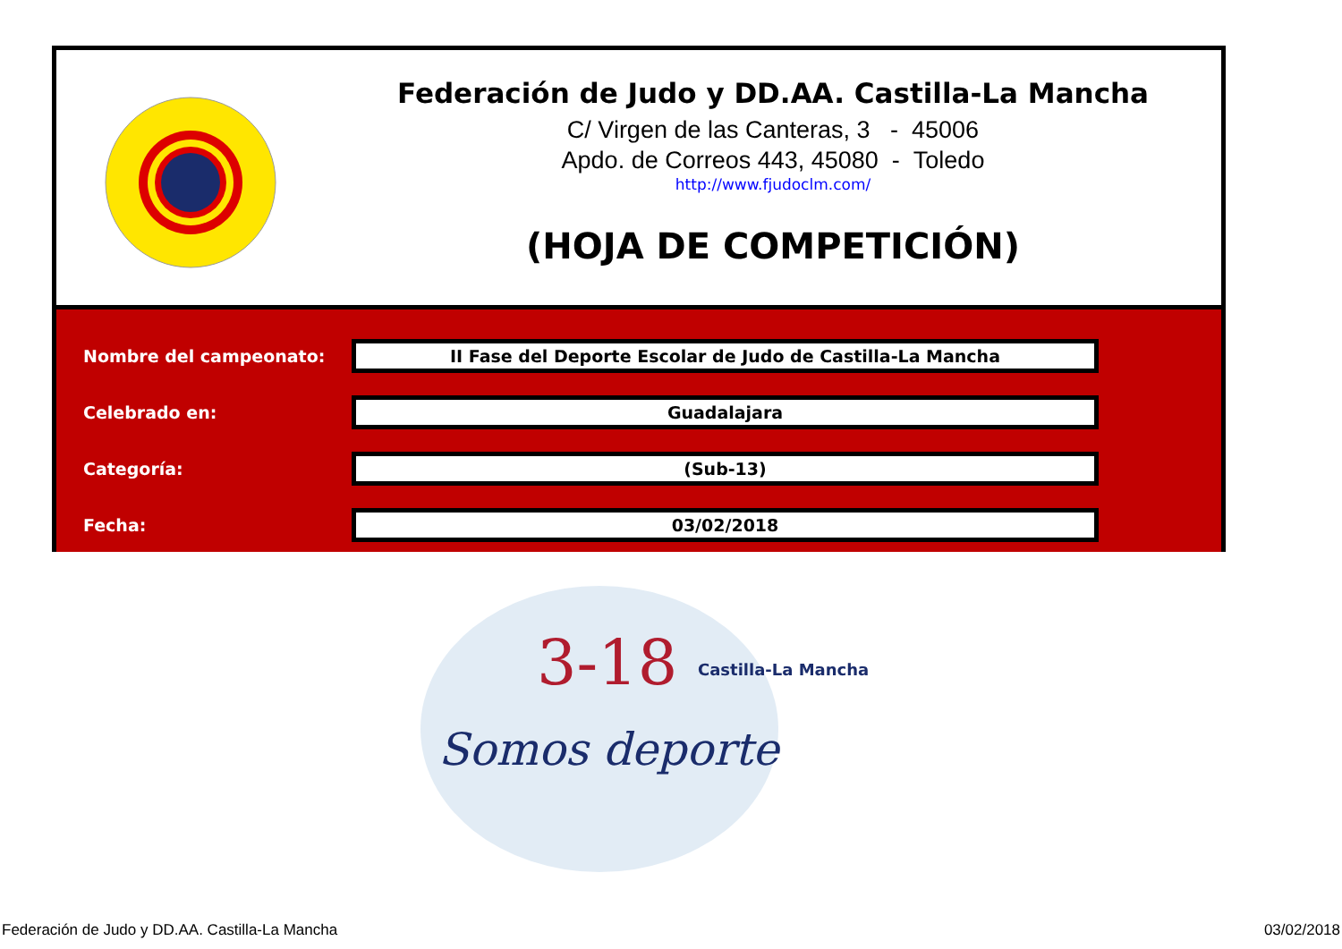Federación de Judo y DD.AA. Castilla-La Mancha
C/ Virgen de las Canteras, 3 - 45006
Apdo. de Correos 443, 45080 - Toledo
http://www.fjudoclm.com/
(HOJA DE COMPETICIÓN)
Nombre del campeonato:
II Fase del Deporte Escolar de Judo de Castilla-La Mancha
Celebrado en:
Guadalajara
Categoría:
(Sub-13)
Fecha:
03/02/2018
3-18
Castilla-La Mancha
Somos deporte
Federación de Judo y DD.AA. Castilla-La Mancha 03/02/2018